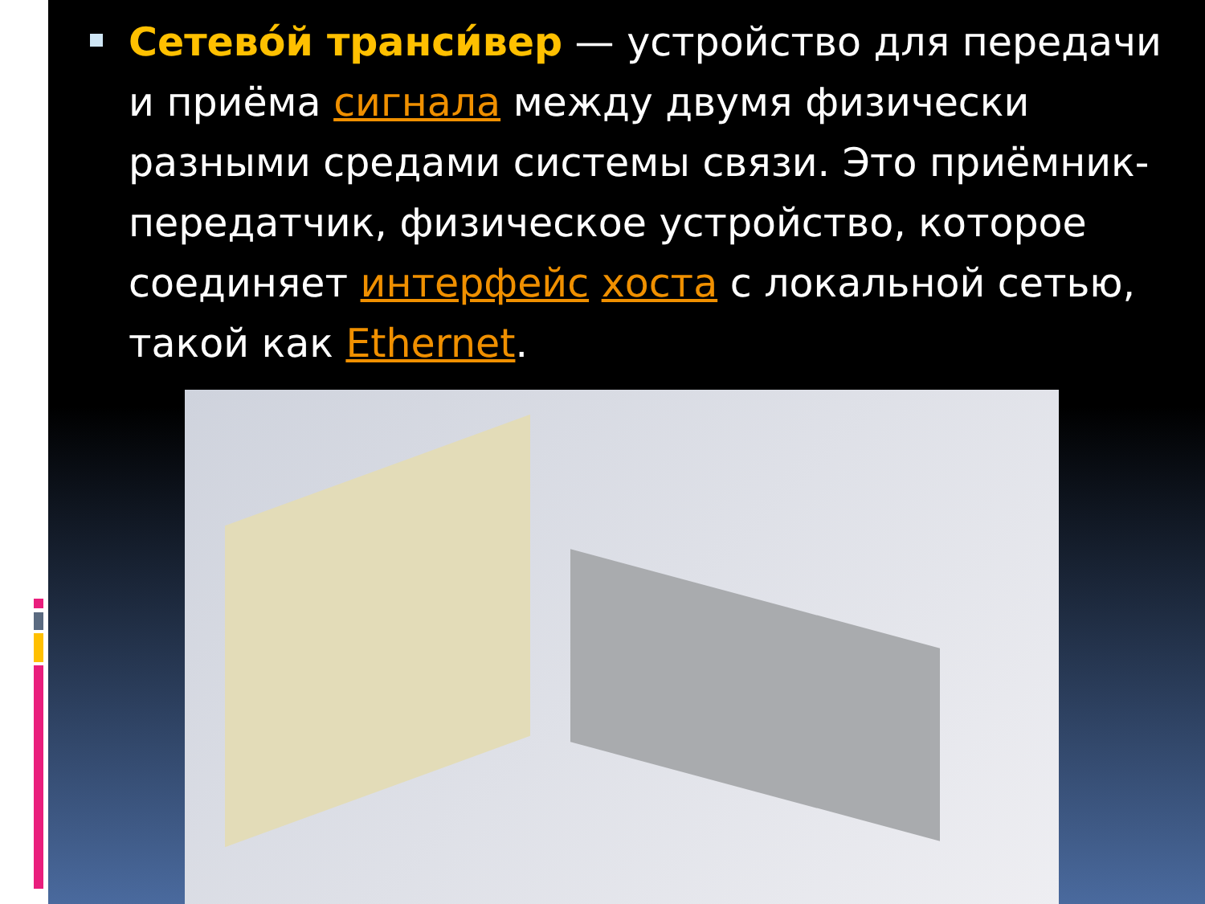Сетево́й транси́вер — устройство для передачи и приёма сигнала между двумя физически разными средами системы связи. Это приёмник-передатчик, физическое устройство, которое соединяет интерфейс хоста с локальной сетью, такой как Ethernet.